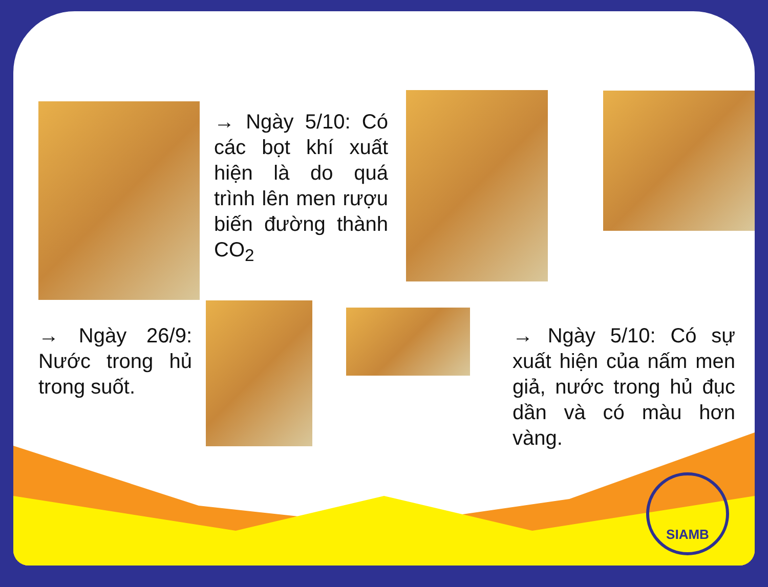→ Ngày 5/10: Có các bọt khí xuất hiện là do quá trình lên men rượu biến đường thành CO<sub>2</sub>
→ Ngày 26/9: Nước trong hủ trong suốt.
→ Ngày 5/10: Có sự xuất hiện của nấm men giả, nước trong hủ đục dần và có màu hơn vàng.
SIAMB